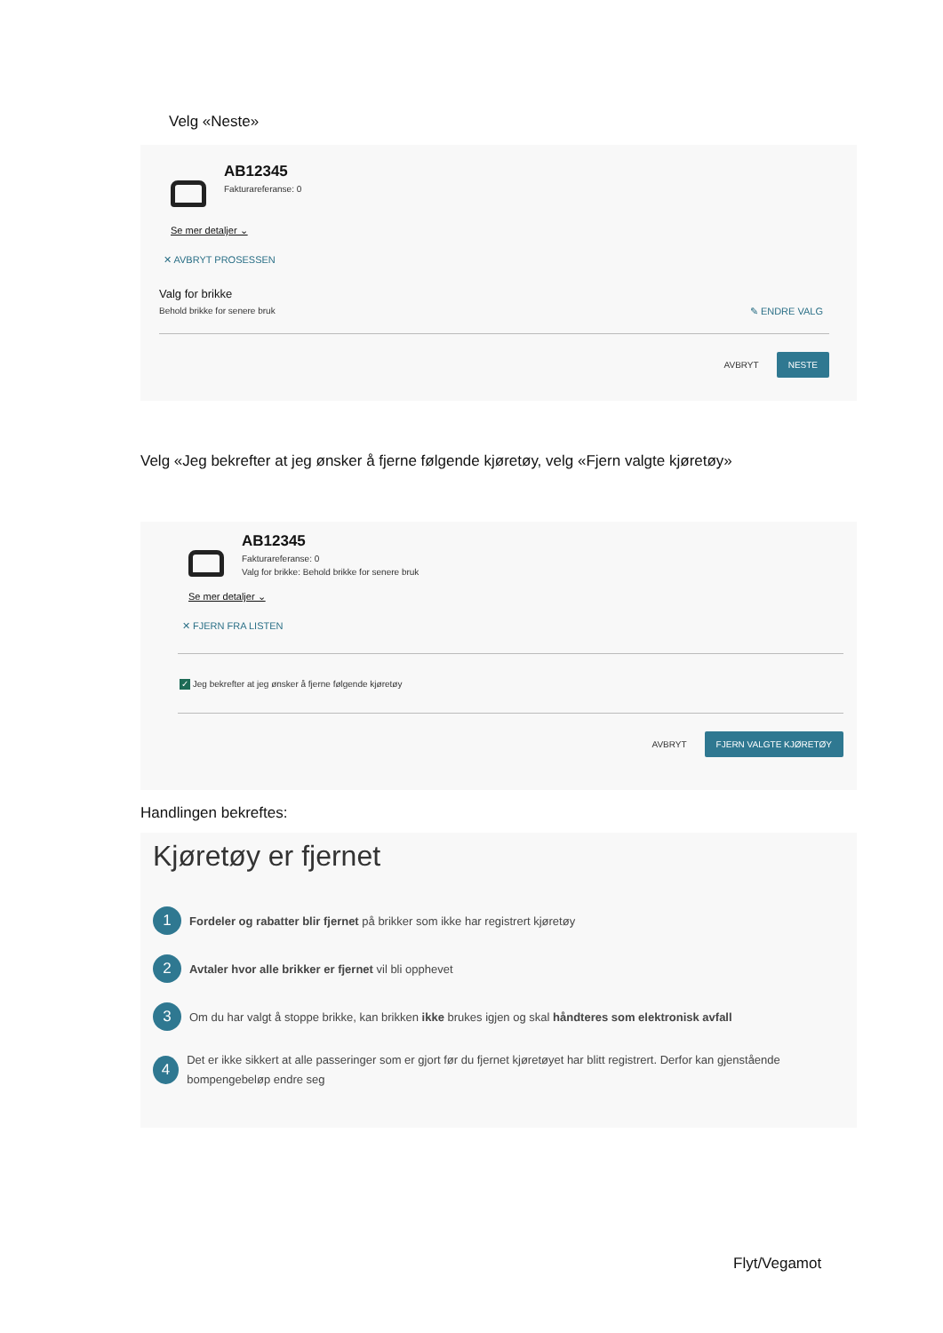Velg «Neste»
AB12345
Fakturareferanse: 0
Se mer detaljer ⌄
✕ AVBRYT PROSESSEN
Valg for brikke
Behold brikke for senere bruk ✎ ENDRE VALG
AVBRYT NESTE
Velg «Jeg bekrefter at jeg ønsker å fjerne følgende kjøretøy, velg «Fjern valgte kjøretøy»
AB12345
Fakturareferanse: 0
Valg for brikke: Behold brikke for senere bruk
Se mer detaljer ⌄
✕ FJERN FRA LISTEN
✓ Jeg bekrefter at jeg ønsker å fjerne følgende kjøretøy
AVBRYT FJERN VALGTE KJØRETØY
Handlingen bekreftes:
Kjøretøy er fjernet
1 Fordeler og rabatter blir fjernet på brikker som ikke har registrert kjøretøy
2 Avtaler hvor alle brikker er fjernet vil bli opphevet
3 Om du har valgt å stoppe brikke, kan brikken ikke brukes igjen og skal håndteres som elektronisk avfall
4 Det er ikke sikkert at alle passeringer som er gjort før du fjernet kjøretøyet har blitt registrert. Derfor kan gjenstående bompengebeløp endre seg
Flyt/Vegamot